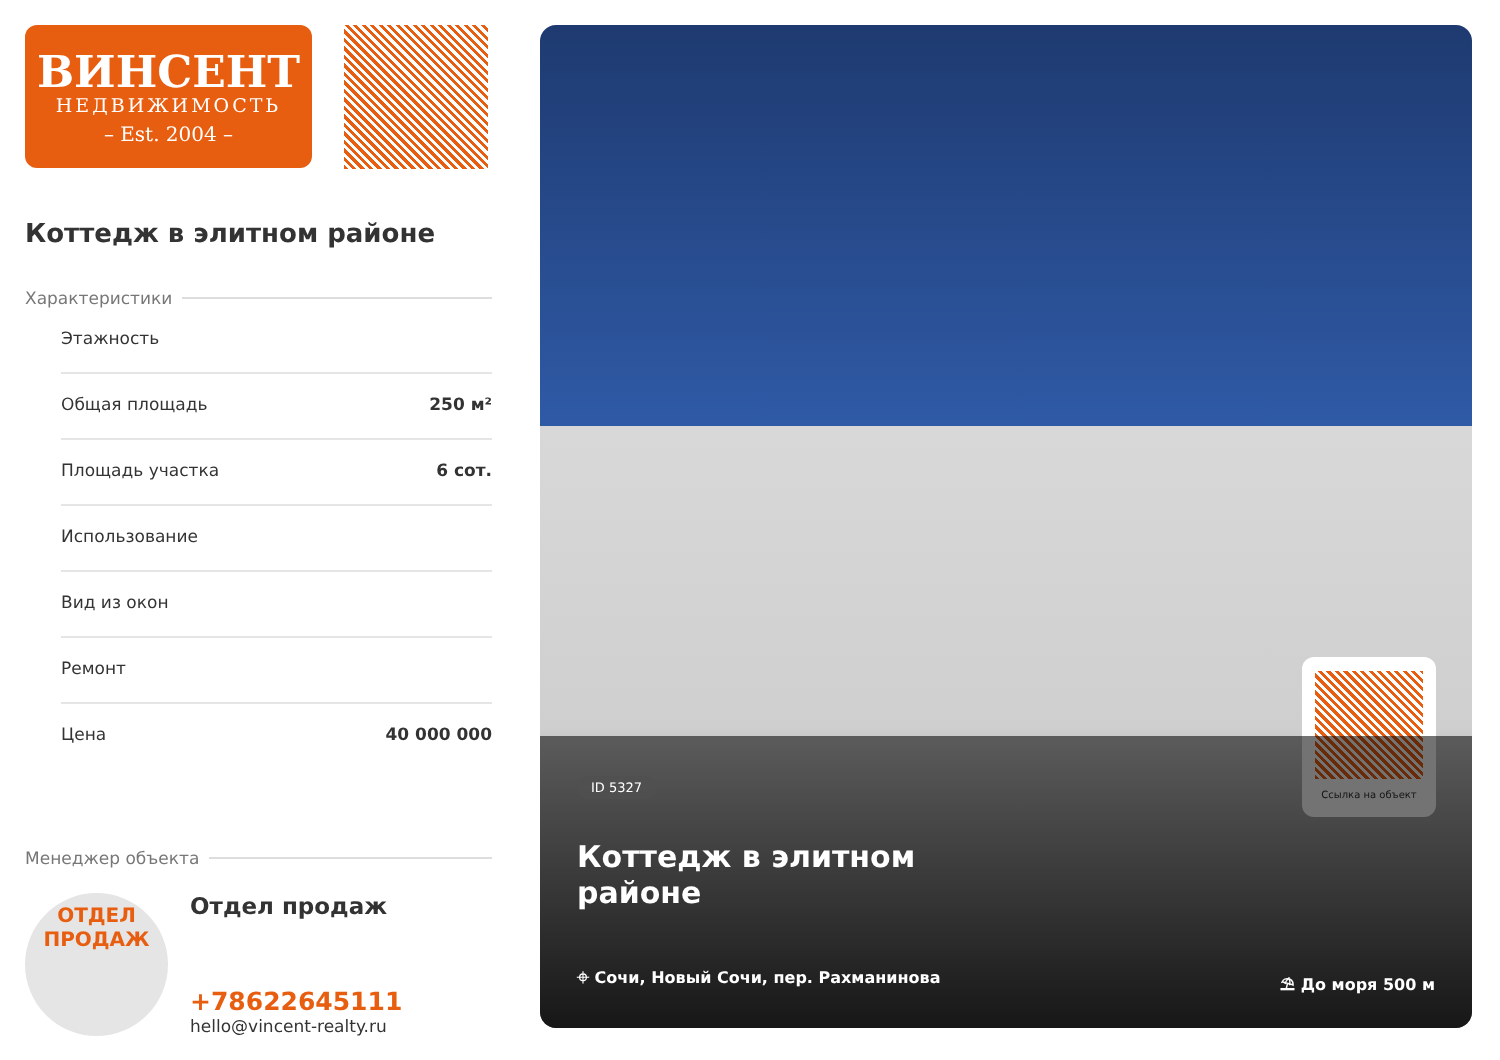ВИНСЕНТ
НЕДВИЖИМОСТЬ
– Est. 2004 –
Коттедж в элитном районе
Характеристики
Этажность
Общая площадь 250 м²
Площадь участка 6 сот.
Использование
Вид из окон
Ремонт
Цена 40 000 000
Менеджер объекта
ОТДЕЛ
ПРОДАЖ
Отдел продаж
+78622645111
hello@vincent-realty.ru
Ссылка на объект
ID 5327
Коттедж в элитном
районе
⌖ Сочи, Новый Сочи, пер. Рахманинова ⛱ До моря 500 м